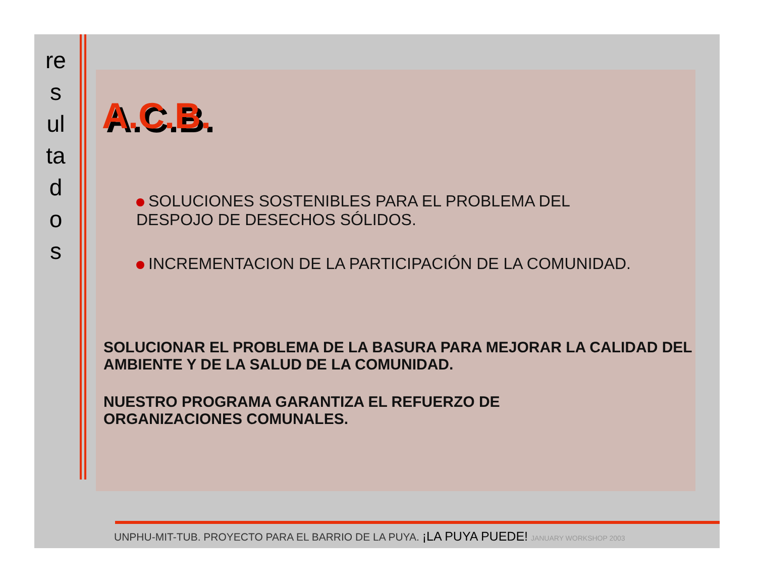re
s
ul
ta
d
o
s
A.C.B.
SOLUCIONES SOSTENIBLES PARA EL PROBLEMA DEL
DESPOJO DE DESECHOS SÓLIDOS.
INCREMENTACION DE LA PARTICIPACIÓN DE LA COMUNIDAD.
SOLUCIONAR EL PROBLEMA DE LA BASURA PARA MEJORAR LA CALIDAD DEL AMBIENTE Y DE LA SALUD DE LA COMUNIDAD.
NUESTRO PROGRAMA GARANTIZA EL REFUERZO DE
ORGANIZACIONES COMUNALES.
UNPHU-MIT-TUB. PROYECTO PARA EL BARRIO DE LA PUYA. ¡LA PUYA PUEDE! JANUARY WORKSHOP 2003